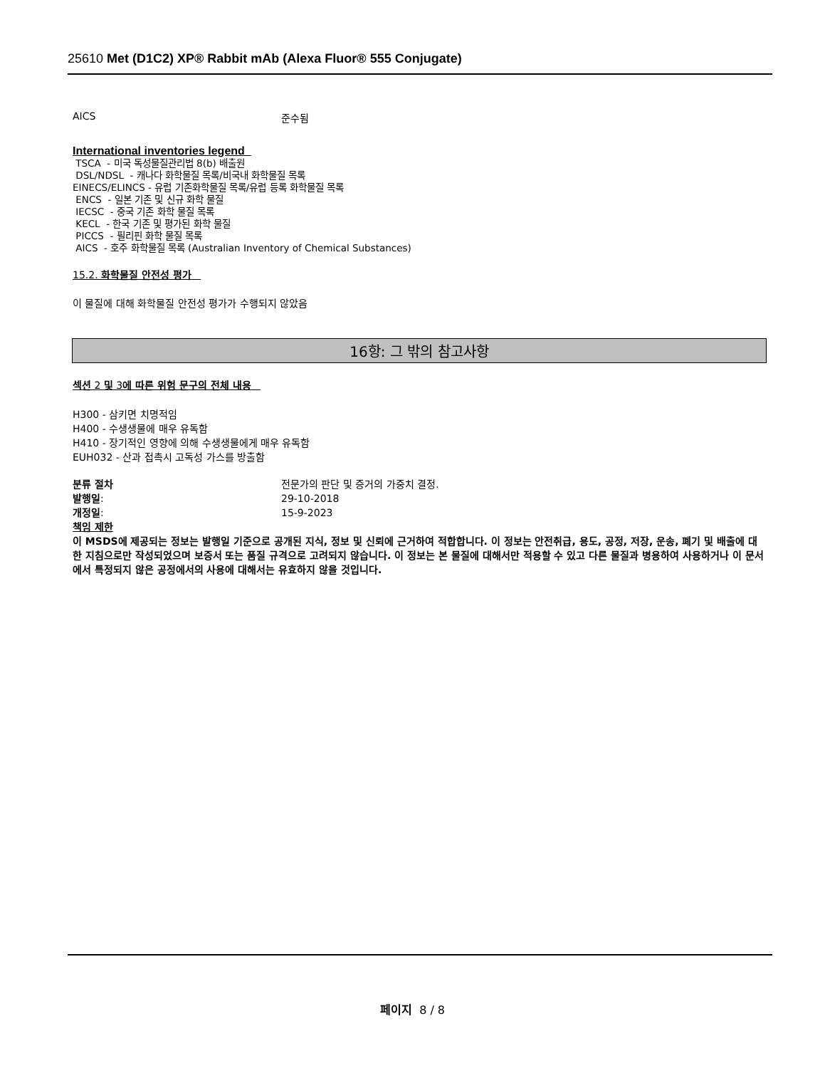25610 Met (D1C2) XP® Rabbit mAb (Alexa Fluor® 555 Conjugate)
AICS 준수됨
International inventories legend
TSCA - 미국 독성물질관리법 8(b) 배출원
DSL/NDSL - 캐나다 화학물질 목록/비국내 화학물질 목록
EINECS/ELINCS - 유럽 기존화학물질 목록/유럽 등록 화학물질 목록
ENCS - 일본 기존 및 신규 화학 물질
IECSC - 중국 기존 화학 물질 목록
KECL - 한국 기존 및 평가된 화학 물질
PICCS - 필리핀 화학 물질 목록
AICS - 호주 화학물질 목록 (Australian Inventory of Chemical Substances)
15.2. 화학물질 안전성 평가
이 물질에 대해 화학물질 안전성 평가가 수행되지 않았음
16항: 그 밖의 참고사항
섹션 2 및 3에 따른 위험 문구의 전체 내용
H300 - 삼키면 치명적임
H400 - 수생생물에 매우 유독함
H410 - 장기적인 영향에 의해 수생생물에게 매우 유독함
EUH032 - 산과 접촉시 고독성 가스를 방출함
분류 절차 전문가의 판단 및 증거의 가중치 결정.
발행일: 29-10-2018
개정일: 15-9-2023
책임 제한
이 MSDS에 제공되는 정보는 발행일 기준으로 공개된 지식, 정보 및 신뢰에 근거하여 적합합니다. 이 정보는 안전취급, 용도, 공정, 저장, 운송, 폐기 및 배출에 대한 지침으로만 작성되었으며 보증서 또는 품질 규격으로 고려되지 않습니다. 이 정보는 본 물질에 대해서만 적용할 수 있고 다른 물질과 병용하여 사용하거나 이 문서에서 특정되지 않은 공정에서의 사용에 대해서는 유효하지 않을 것입니다.
페이지 8 / 8